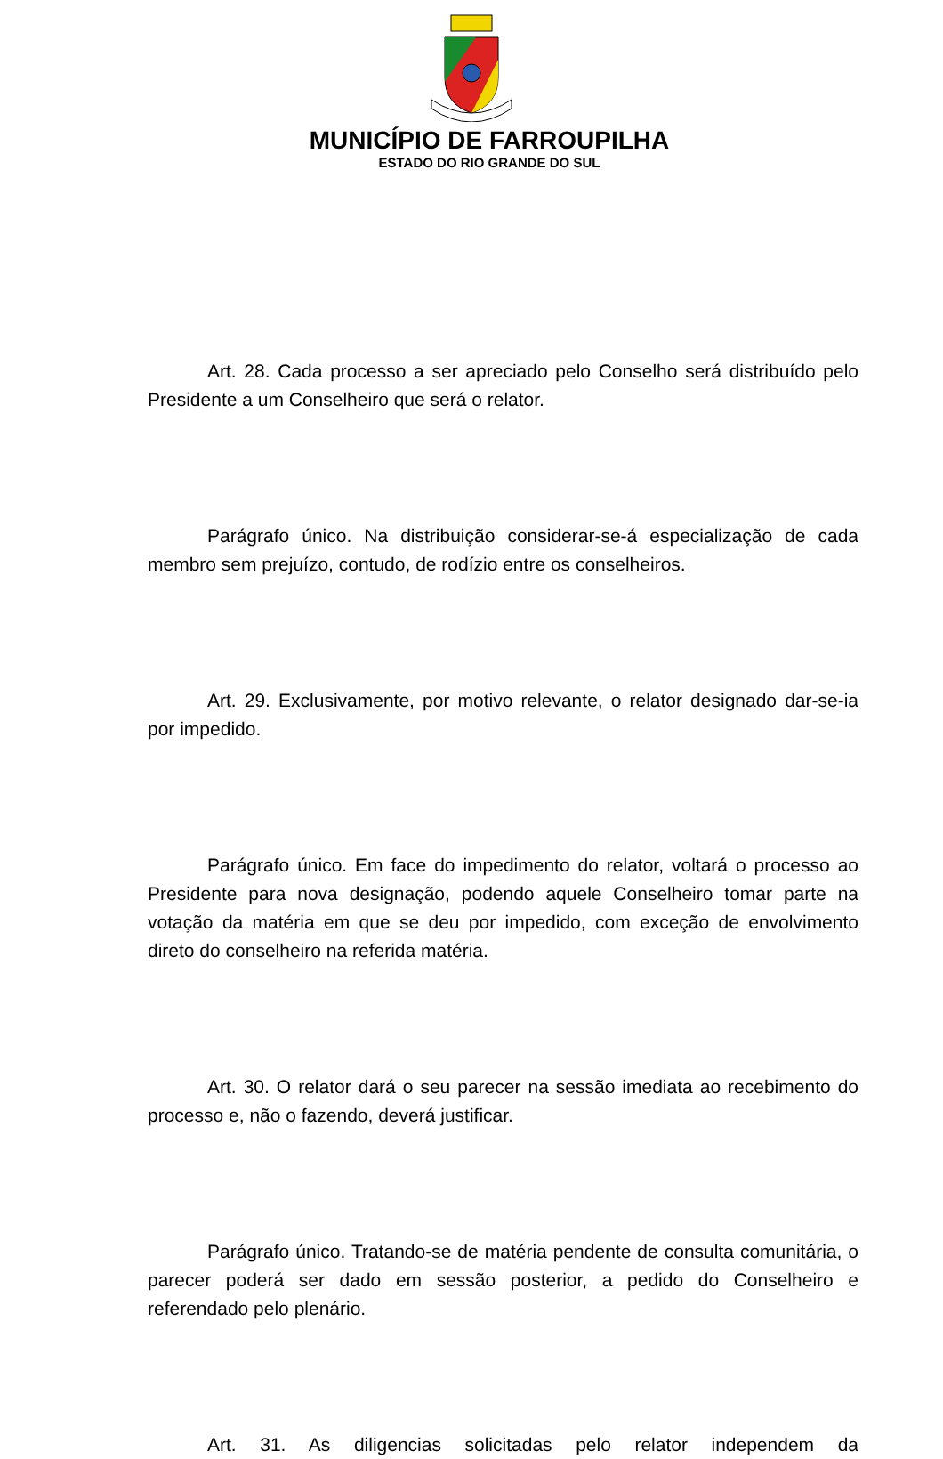MUNICÍPIO DE FARROUPILHA
ESTADO DO RIO GRANDE DO SUL
Art. 28. Cada processo a ser apreciado pelo Conselho será distribuído pelo Presidente a um Conselheiro que será o relator.
Parágrafo único. Na distribuição considerar-se-á especialização de cada membro sem prejuízo, contudo, de rodízio entre os conselheiros.
Art. 29. Exclusivamente, por motivo relevante, o relator designado dar-se-ia por impedido.
Parágrafo único. Em face do impedimento do relator, voltará o processo ao Presidente para nova designação, podendo aquele Conselheiro tomar parte na votação da matéria em que se deu por impedido, com exceção de envolvimento direto do conselheiro na referida matéria.
Art. 30. O relator dará o seu parecer na sessão imediata ao recebimento do processo e, não o fazendo, deverá justificar.
Parágrafo único. Tratando-se de matéria pendente de consulta comunitária, o parecer poderá ser dado em sessão posterior, a pedido do Conselheiro e referendado pelo plenário.
Art. 31. As diligencias solicitadas pelo relator independem da